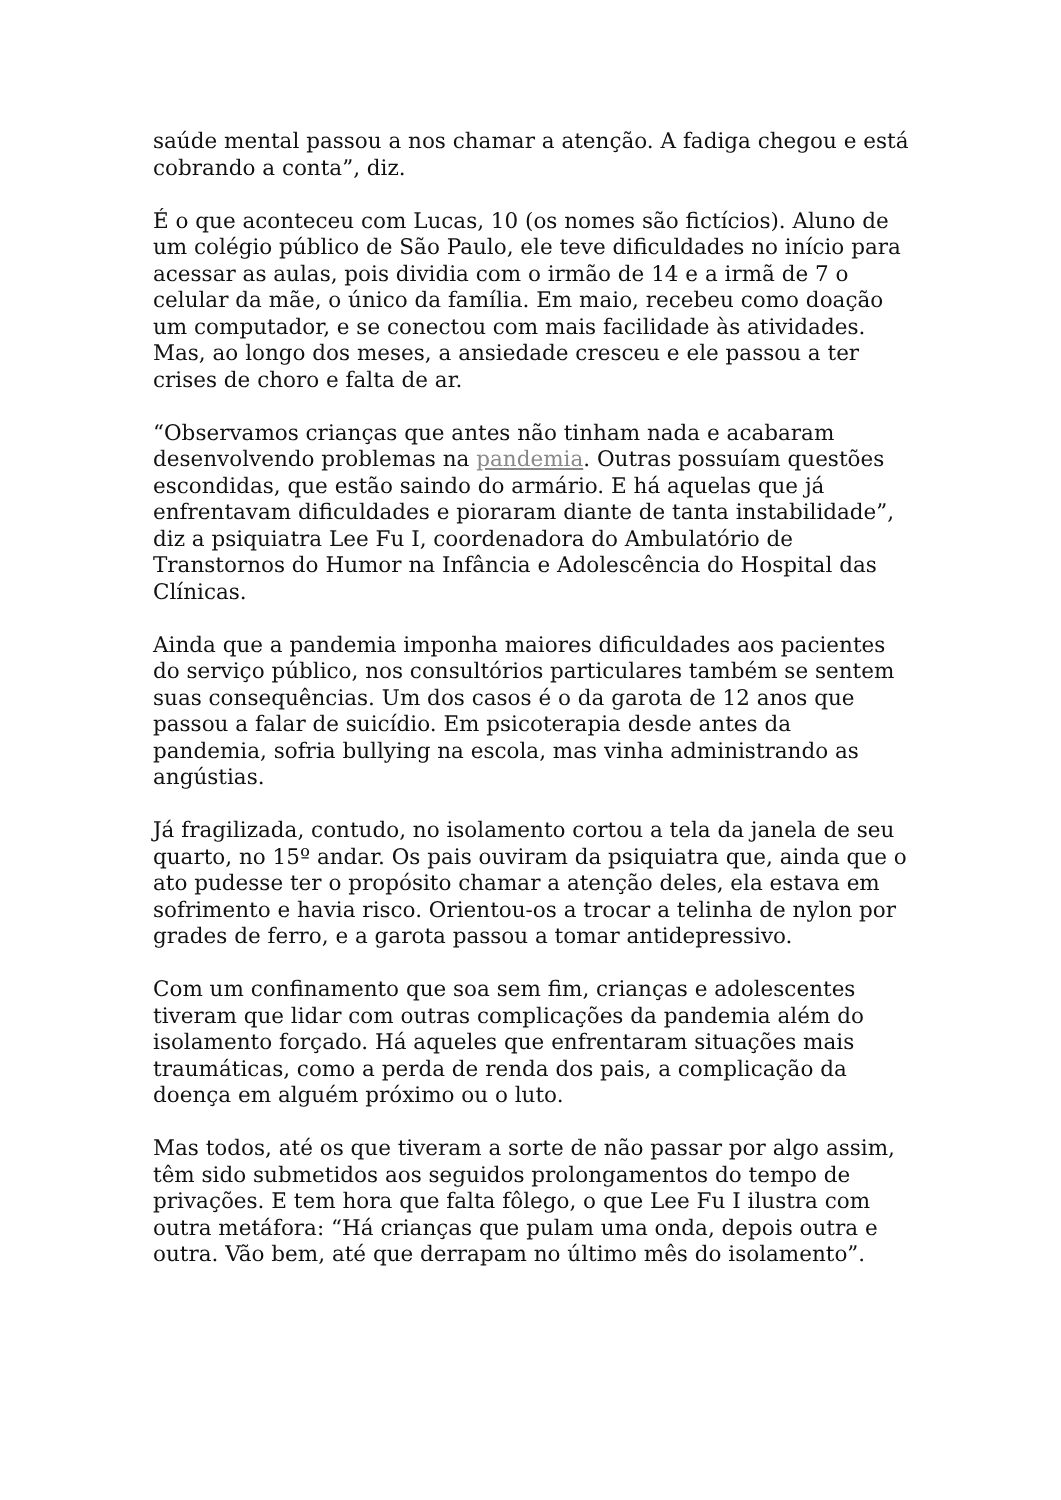saúde mental passou a nos chamar a atenção. A fadiga chegou e está cobrando a conta”, diz.
É o que aconteceu com Lucas, 10 (os nomes são fictícios). Aluno de um colégio público de São Paulo, ele teve dificuldades no início para acessar as aulas, pois dividia com o irmão de 14 e a irmã de 7 o celular da mãe, o único da família. Em maio, recebeu como doação um computador, e se conectou com mais facilidade às atividades. Mas, ao longo dos meses, a ansiedade cresceu e ele passou a ter crises de choro e falta de ar.
“Observamos crianças que antes não tinham nada e acabaram desenvolvendo problemas na pandemia. Outras possuíam questões escondidas, que estão saindo do armário. E há aquelas que já enfrentavam dificuldades e pioraram diante de tanta instabilidade”, diz a psiquiatra Lee Fu I, coordenadora do Ambulatório de Transtornos do Humor na Infância e Adolescência do Hospital das Clínicas.
Ainda que a pandemia imponha maiores dificuldades aos pacientes do serviço público, nos consultórios particulares também se sentem suas consequências. Um dos casos é o da garota de 12 anos que passou a falar de suicídio. Em psicoterapia desde antes da pandemia, sofria bullying na escola, mas vinha administrando as angústias.
Já fragilizada, contudo, no isolamento cortou a tela da janela de seu quarto, no 15º andar. Os pais ouviram da psiquiatra que, ainda que o ato pudesse ter o propósito chamar a atenção deles, ela estava em sofrimento e havia risco. Orientou-os a trocar a telinha de nylon por grades de ferro, e a garota passou a tomar antidepressivo.
Com um confinamento que soa sem fim, crianças e adolescentes tiveram que lidar com outras complicações da pandemia além do isolamento forçado. Há aqueles que enfrentaram situações mais traumáticas, como a perda de renda dos pais, a complicação da doença em alguém próximo ou o luto.
Mas todos, até os que tiveram a sorte de não passar por algo assim, têm sido submetidos aos seguidos prolongamentos do tempo de privações. E tem hora que falta fôlego, o que Lee Fu I ilustra com outra metáfora: “Há crianças que pulam uma onda, depois outra e outra. Vão bem, até que derrapam no último mês do isolamento”.